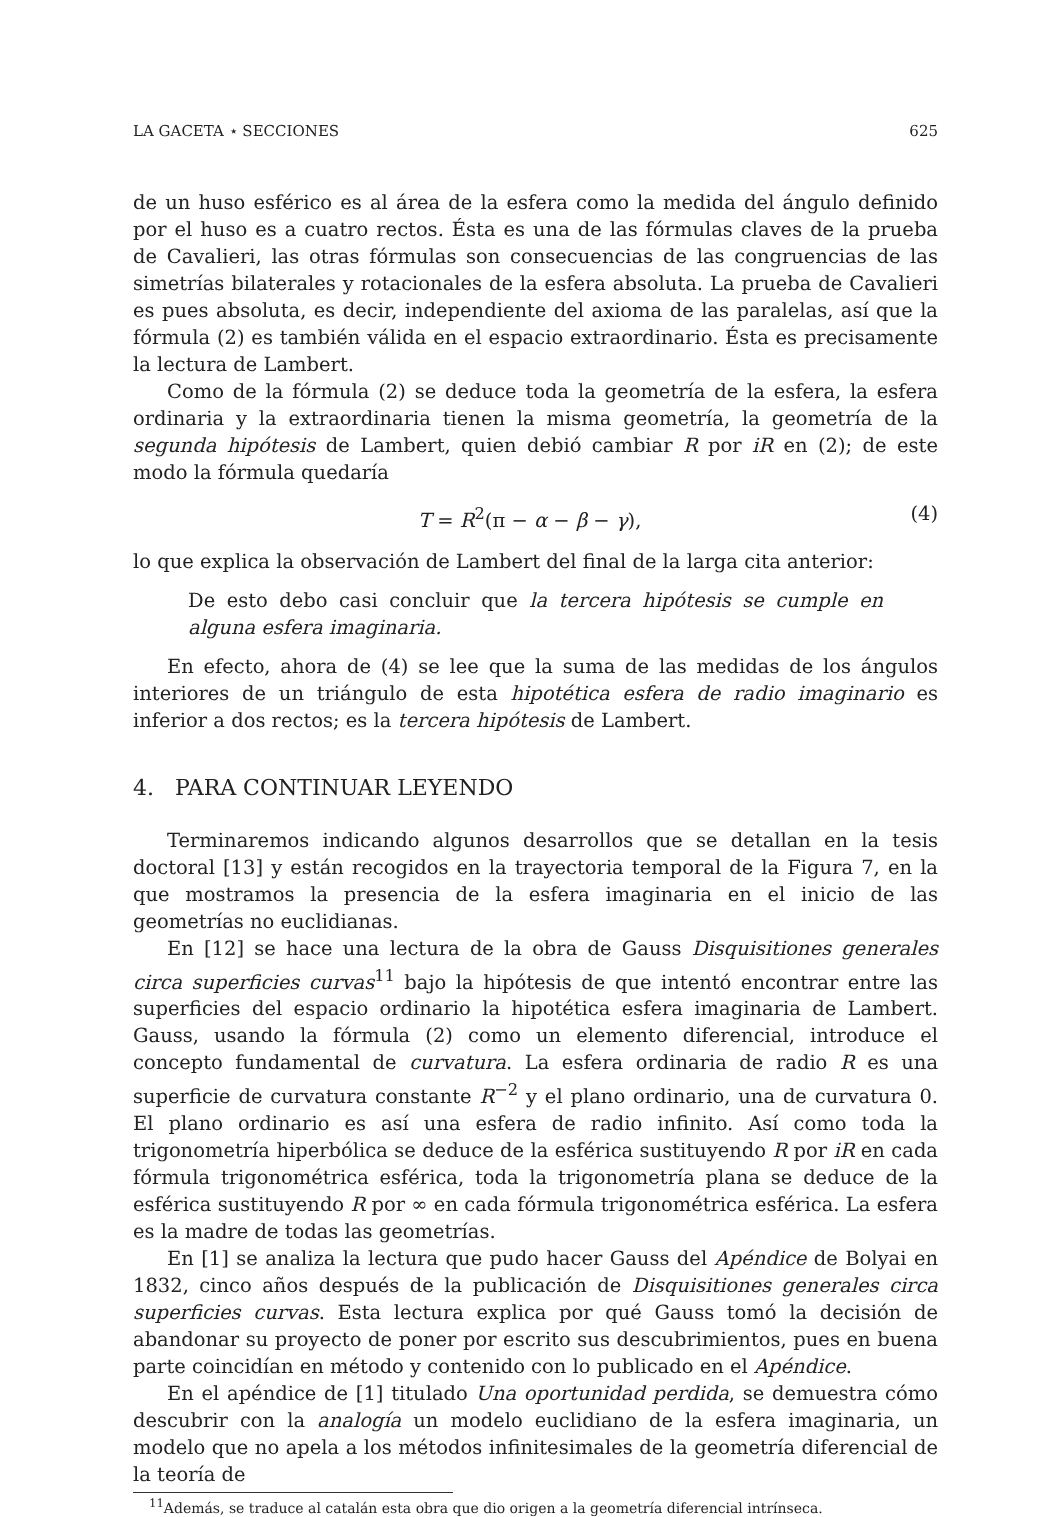LA GACETA ⋆ SECCIONES 625
de un huso esférico es al área de la esfera como la medida del ángulo definido por el huso es a cuatro rectos. Ésta es una de las fórmulas claves de la prueba de Cavalieri, las otras fórmulas son consecuencias de las congruencias de las simetrías bilaterales y rotacionales de la esfera absoluta. La prueba de Cavalieri es pues absoluta, es decir, independiente del axioma de las paralelas, así que la fórmula (2) es también válida en el espacio extraordinario. Ésta es precisamente la lectura de Lambert.
Como de la fórmula (2) se deduce toda la geometría de la esfera, la esfera ordinaria y la extraordinaria tienen la misma geometría, la geometría de la segunda hipótesis de Lambert, quien debió cambiar R por iR en (2); de este modo la fórmula quedaría
T = R<sup>2</sup>(π − α − β − γ), (4)
lo que explica la observación de Lambert del final de la larga cita anterior:
De esto debo casi concluir que la tercera hipótesis se cumple en alguna esfera imaginaria.
En efecto, ahora de (4) se lee que la suma de las medidas de los ángulos interiores de un triángulo de esta hipotética esfera de radio imaginario es inferior a dos rectos; es la tercera hipótesis de Lambert.
4. PARA CONTINUAR LEYENDO
Terminaremos indicando algunos desarrollos que se detallan en la tesis doctoral [13] y están recogidos en la trayectoria temporal de la Figura 7, en la que mostramos la presencia de la esfera imaginaria en el inicio de las geometrías no euclidianas.
En [12] se hace una lectura de la obra de Gauss Disquisitiones generales circa superficies curvas<sup>11</sup> bajo la hipótesis de que intentó encontrar entre las superficies del espacio ordinario la hipotética esfera imaginaria de Lambert. Gauss, usando la fórmula (2) como un elemento diferencial, introduce el concepto fundamental de curvatura. La esfera ordinaria de radio R es una superficie de curvatura constante R<sup>−2</sup> y el plano ordinario, una de curvatura 0. El plano ordinario es así una esfera de radio infinito. Así como toda la trigonometría hiperbólica se deduce de la esférica sustituyendo R por iR en cada fórmula trigonométrica esférica, toda la trigonometría plana se deduce de la esférica sustituyendo R por ∞ en cada fórmula trigonométrica esférica. La esfera es la madre de todas las geometrías.
En [1] se analiza la lectura que pudo hacer Gauss del Apéndice de Bolyai en 1832, cinco años después de la publicación de Disquisitiones generales circa superficies curvas. Esta lectura explica por qué Gauss tomó la decisión de abandonar su proyecto de poner por escrito sus descubrimientos, pues en buena parte coincidían en método y contenido con lo publicado en el Apéndice.
En el apéndice de [1] titulado Una oportunidad perdida, se demuestra cómo descubrir con la analogía un modelo euclidiano de la esfera imaginaria, un modelo que no apela a los métodos infinitesimales de la geometría diferencial de la teoría de
<sup>11</sup> Además, se traduce al catalán esta obra que dio origen a la geometría diferencial intrínseca.